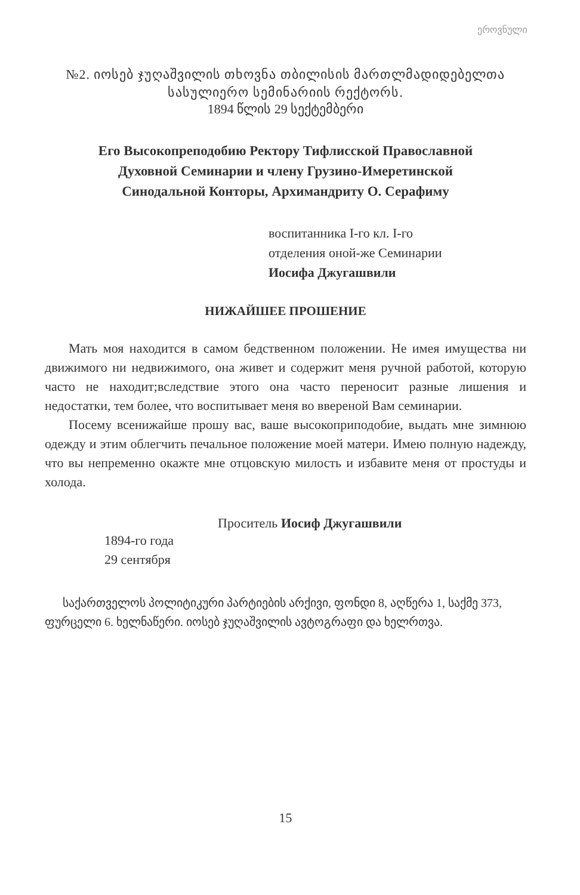ეროვნული
№2. იოსებ ჯუღაშვილის თხოვნა თბილისის მართლ­მადიდებელთა სასულიერო სემინარიის რექტორს.
1894 წლის 29 სექტემბერი
Его Высокопреподобию Ректору Тифлисской Православной
Духовной Семинарии и члену Грузино-Имеретинской
Синодальной Конторы, Архимандриту О. Серафиму
воспитанника I-го кл. I-го
отделения оной-же Семинарии
Иосифа Джугашвили
НИЖАЙШЕЕ ПРОШЕНИЕ
Мать моя находится в самом бедственном положении. Не имея имущества ни движимого ни недвижимого, она живет и содержит меня ручной работой, которую часто не находит;вследствие этого она часто переносит разные лишения и недостатки, тем более, что воспитывает меня во ввереной Вам семинарии.
Посему всенижайше прошу вас, ваше высокоприподобие, выдать мне зимнюю одежду и этим облегчить печальное положение моей матери. Имею полную надежду, что вы непременно окажте мне отцовскую милость и избавите меня от простуды и холода.
Проситель Иосиф Джугашвили
1894-го года
29 сентября
საქართველოს პოლიტიკური პარტიების არქივი, ფონდი 8, აღწერა 1, საქმე 373, ფურცელი 6. ხელნაწერი. იოსებ ჯუღაშვილის ავტოგრაფი და ხელრთვა.
15